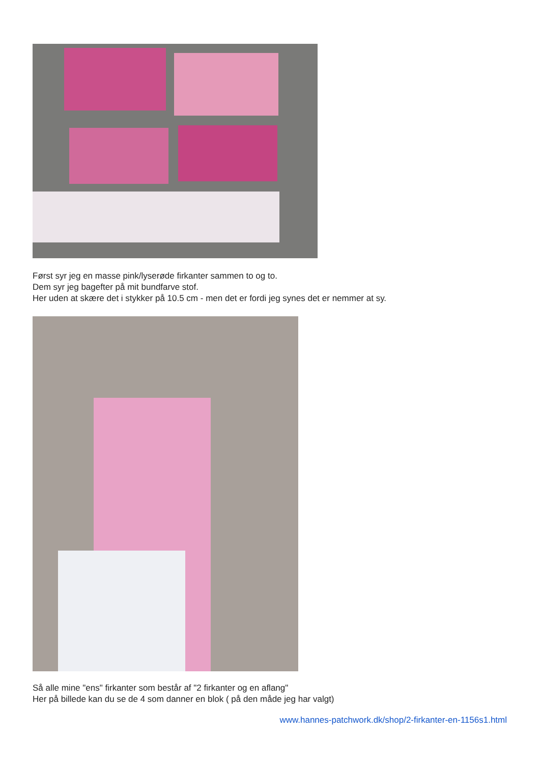Først syr jeg en masse pink/lyserøde firkanter sammen to og to.
Dem syr jeg bagefter på mit bundfarve stof.
Her uden at skære det i stykker på 10.5 cm - men det er fordi jeg synes det er nemmer at sy.
Så alle mine "ens" firkanter som består af "2 firkanter og en aflang"
Her på billede kan du se de 4 som danner en blok ( på den måde jeg har valgt)
www.hannes-patchwork.dk/shop/2-firkanter-en-1156s1.html